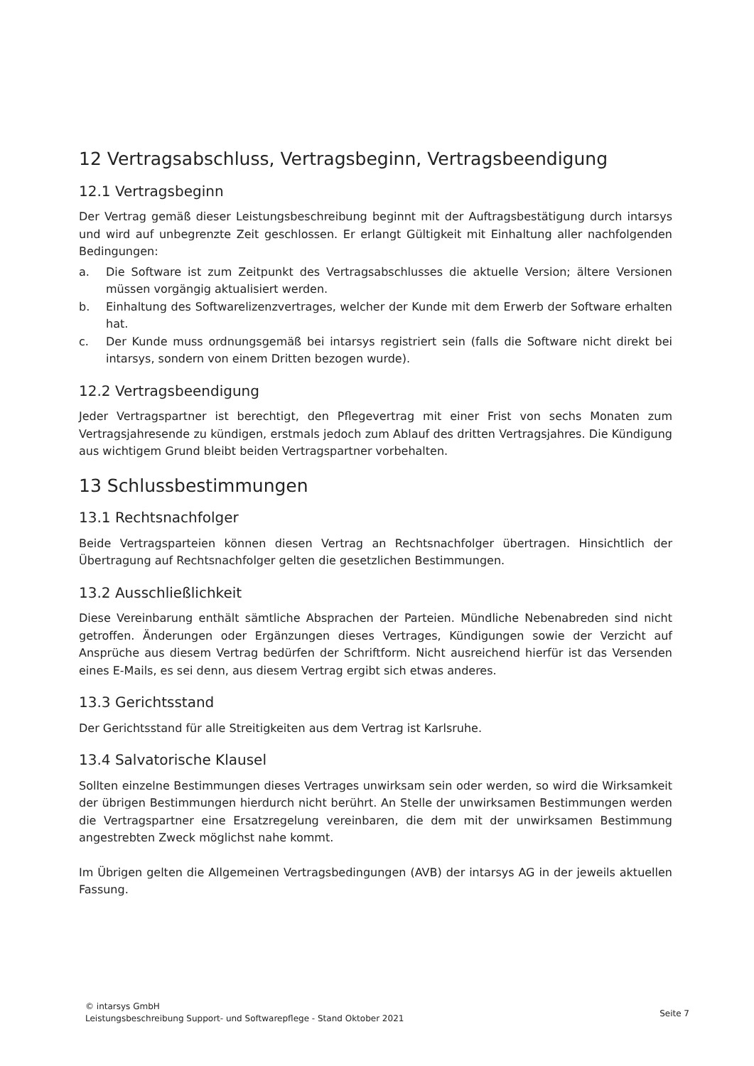12 Vertragsabschluss, Vertragsbeginn, Vertragsbeendigung
12.1 Vertragsbeginn
Der Vertrag gemäß dieser Leistungsbeschreibung beginnt mit der Auftragsbestätigung durch intarsys und wird auf unbegrenzte Zeit geschlossen. Er erlangt Gültigkeit mit Einhaltung aller nachfolgenden Bedingungen:
a. Die Software ist zum Zeitpunkt des Vertragsabschlusses die aktuelle Version; ältere Versionen müssen vorgängig aktualisiert werden.
b. Einhaltung des Softwarelizenzvertrages, welcher der Kunde mit dem Erwerb der Software erhalten hat.
c. Der Kunde muss ordnungsgemäß bei intarsys registriert sein (falls die Software nicht direkt bei intarsys, sondern von einem Dritten bezogen wurde).
12.2 Vertragsbeendigung
Jeder Vertragspartner ist berechtigt, den Pflegevertrag mit einer Frist von sechs Monaten zum Vertragsjahresende zu kündigen, erstmals jedoch zum Ablauf des dritten Vertragsjahres. Die Kündigung aus wichtigem Grund bleibt beiden Vertragspartner vorbehalten.
13 Schlussbestimmungen
13.1 Rechtsnachfolger
Beide Vertragsparteien können diesen Vertrag an Rechtsnachfolger übertragen. Hinsichtlich der Übertragung auf Rechtsnachfolger gelten die gesetzlichen Bestimmungen.
13.2 Ausschließlichkeit
Diese Vereinbarung enthält sämtliche Absprachen der Parteien. Mündliche Nebenabreden sind nicht getroffen. Änderungen oder Ergänzungen dieses Vertrages, Kündigungen sowie der Verzicht auf Ansprüche aus diesem Vertrag bedürfen der Schriftform. Nicht ausreichend hierfür ist das Versenden eines E-Mails, es sei denn, aus diesem Vertrag ergibt sich etwas anderes.
13.3 Gerichtsstand
Der Gerichtsstand für alle Streitigkeiten aus dem Vertrag ist Karlsruhe.
13.4 Salvatorische Klausel
Sollten einzelne Bestimmungen dieses Vertrages unwirksam sein oder werden, so wird die Wirksamkeit der übrigen Bestimmungen hierdurch nicht berührt. An Stelle der unwirksamen Bestimmungen werden die Vertragspartner eine Ersatzregelung vereinbaren, die dem mit der unwirksamen Bestimmung angestrebten Zweck möglichst nahe kommt.
Im Übrigen gelten die Allgemeinen Vertragsbedingungen (AVB) der intarsys AG in der jeweils aktuellen Fassung.
© intarsys GmbH
Leistungsbeschreibung Support- und Softwarepflege - Stand Oktober 2021
Seite 7